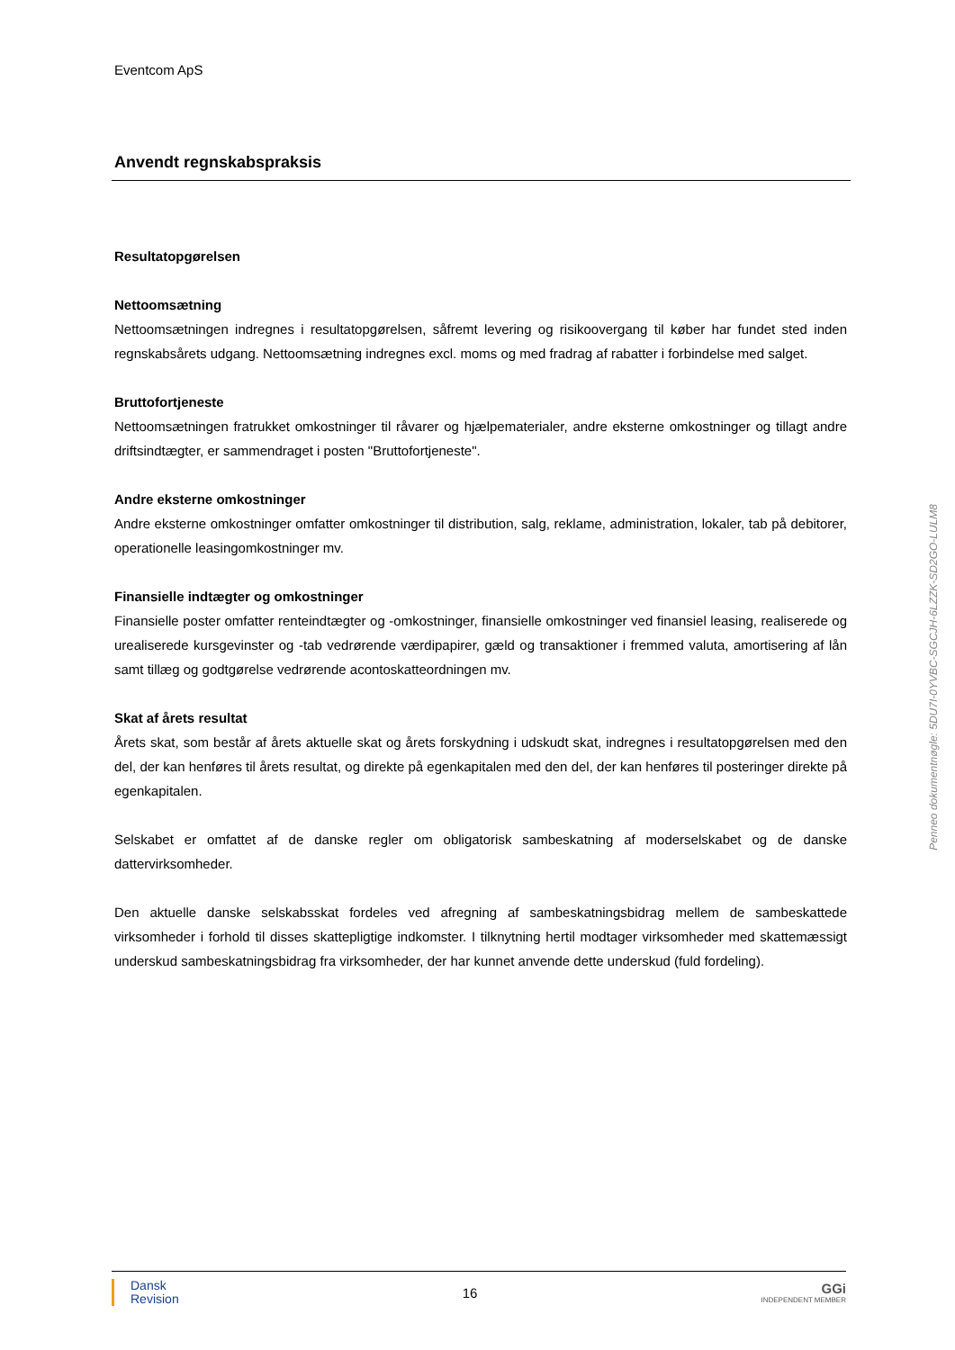Eventcom ApS
Anvendt regnskabspraksis
Resultatopgørelsen
Nettoomsætning
Nettoomsætningen indregnes i resultatopgørelsen, såfremt levering og risikoovergang til køber har fundet sted inden regnskabsårets udgang. Nettoomsætning indregnes excl. moms og med fradrag af rabatter i forbindelse med salget.
Bruttofortjeneste
Nettoomsætningen fratrukket omkostninger til råvarer og hjælpematerialer, andre eksterne omkostninger og tillagt andre driftsindtægter, er sammendraget i posten "Bruttofortjeneste".
Andre eksterne omkostninger
Andre eksterne omkostninger omfatter omkostninger til distribution, salg, reklame, administration, lokaler, tab på debitorer, operationelle leasingomkostninger mv.
Finansielle indtægter og omkostninger
Finansielle poster omfatter renteindtægter og -omkostninger, finansielle omkostninger ved finansiel leasing, realiserede og urealiserede kursgevinster og -tab vedrørende værdipapirer, gæld og transaktioner i fremmed valuta, amortisering af lån samt tillæg og godtgørelse vedrørende acontoskatteordningen mv.
Skat af årets resultat
Årets skat, som består af årets aktuelle skat og årets forskydning i udskudt skat, indregnes i resultatopgørelsen med den del, der kan henføres til årets resultat, og direkte på egenkapitalen med den del, der kan henføres til posteringer direkte på egenkapitalen.
Selskabet er omfattet af de danske regler om obligatorisk sambeskatning af moderselskabet og de danske dattervirksomheder.
Den aktuelle danske selskabsskat fordeles ved afregning af sambeskatningsbidrag mellem de sambeskattede virksomheder i forhold til disses skattepligtige indkomster. I tilknytning hertil modtager virksomheder med skattemæssigt underskud sambeskatningsbidrag fra virksomheder, der har kunnet anvende dette underskud (fuld fordeling).
Penneo dokumentnøgle: 5DU7I-0YVBC-SGCJH-6LZZK-SD2GO-LULM8
Dansk
Revision
16 GGi
INDEPENDENT MEMBER